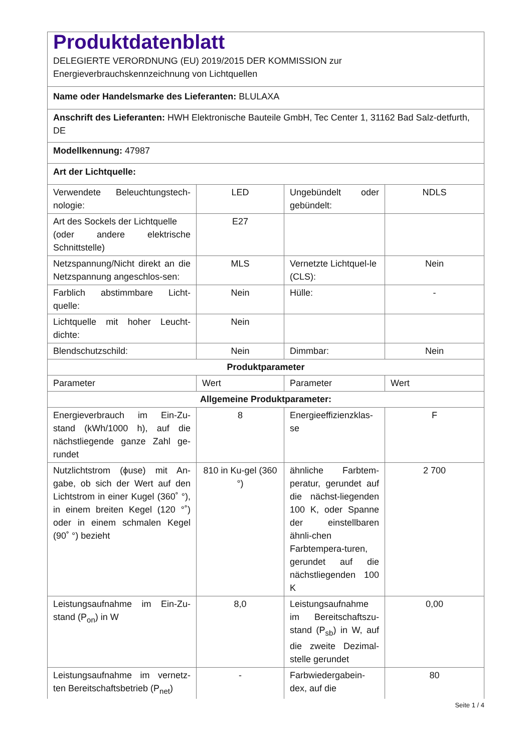| Produktdatenblatt DELEGIERTE VERORDNUNG (EU) 2019/2015 DER KOMMISSION zur Energieverbrauchskennzeichnung von Lichtquellen | | | |
| Name oder Handelsmarke des Lieferanten: BLULAXA | | | |
| Anschrift des Lieferanten: HWH Elektronische Bauteile GmbH, Tec Center 1, 31162 Bad Salz-detfurth, DE | | | |
| Modellkennung: 47987 | | | |
| Art der Lichtquelle: | | | |
| Verwendete Beleuchtungstech-nologie: | LED | Ungebündelt oder gebündelt: | NDLS |
| Art des Sockels der Lichtquelle (oder andere elektrische Schnittstelle) | E27 | | |
| Netzspannung/Nicht direkt an die Netzspannung angeschlos-sen: | MLS | Vernetzte Lichtquel-le (CLS): | Nein |
| Farblich abstimmbare Licht-quelle: | Nein | Hülle: | - |
| Lichtquelle mit hoher Leucht-dichte: | Nein | | |
| Blendschutzschild: | Nein | Dimmbar: | Nein |
| Produktparameter | | | |
| Parameter | Wert | Parameter | Wert |
| Allgemeine Produktparameter: | | | |
| Energieverbrauch im Ein-Zu-stand (kWh/1000 h), auf die nächstliegende ganze Zahl ge-rundet | 8 | Energieeffizienzklas-se | F |
| Nutzlichtstrom (ϕuse) mit An-gabe, ob sich der Wert auf den Lichtstrom in einer Kugel (360˚ °), in einem breiten Kegel (120 °˚) oder in einem schmalen Kegel (90˚ °) bezieht | 810 in Ku-gel (360 °) | ähnliche Farbtem-peratur, gerundet auf die nächst-liegenden 100 K, oder Spanne der einstellbaren ähnli-chen Farbtempera-turen, gerundet auf die nächstliegenden 100 K | 2 700 |
| Leistungsaufnahme im Ein-Zu-stand (P<sub>on</sub>) in W | 8,0 | Leistungsaufnahme im Bereitschaftszu-stand (P<sub>sb</sub>) in W, auf die zweite Dezimal-stelle gerundet | 0,00 |
| Leistungsaufnahme im vernetz-ten Bereitschaftsbetrieb (P<sub>net</sub>) | - | Farbwiedergabein-dex, auf die | 80 |
Seite 1 / 4